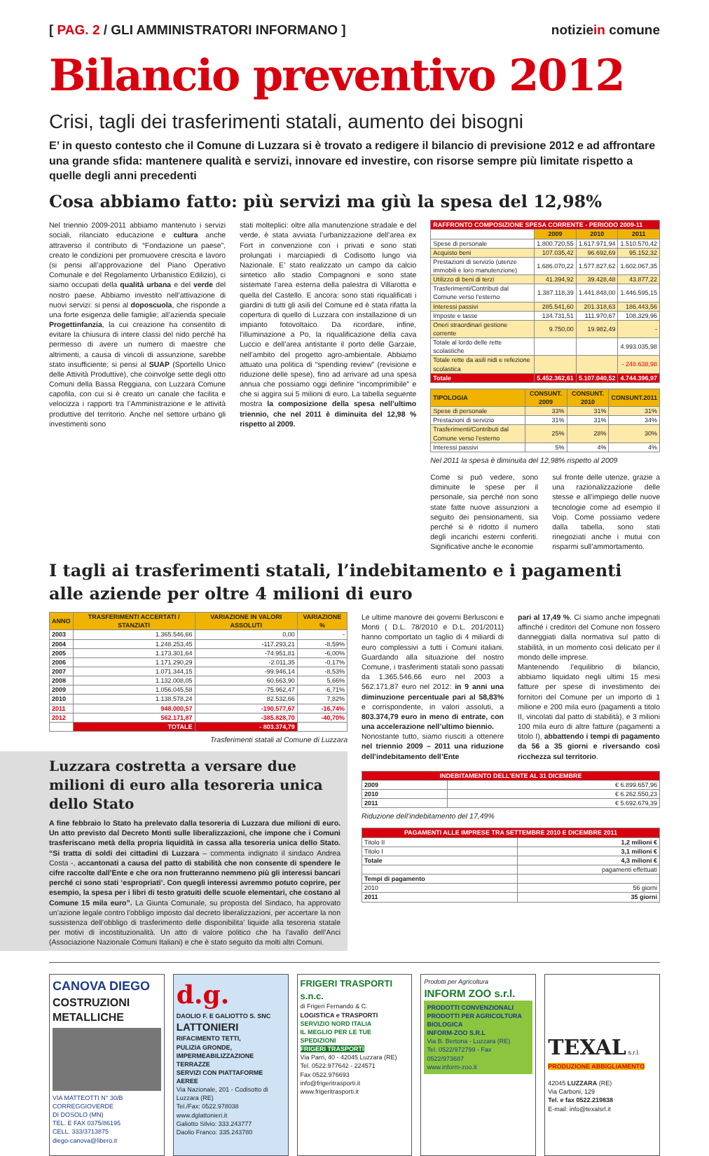[ PAG. 2 / GLI AMMINISTRATORI INFORMANO ]
notiziein comune
Bilancio preventivo 2012
Crisi, tagli dei trasferimenti statali, aumento dei bisogni
E’ in questo contesto che il Comune di Luzzara si è trovato a redigere il bilancio di previsione 2012 e ad affrontare una grande sfida: mantenere qualità e servizi, innovare ed investire, con risorse sempre più limitate rispetto a quelle degli anni precedenti
Cosa abbiamo fatto: più servizi ma giù la spesa del 12,98%
Nel triennio 2009-2011 abbiamo mantenuto i servizi sociali, rilanciato educazione e cultura anche attraverso il contributo di “Fondazione un paese”, creato le condizioni per promuovere crescita e lavoro (si pensi all’approvazione del Piano Operativo Comunale e del Regolamento Urbanistico Edilizio), ci siamo occupati della qualità urbana e del verde del nostro paese. Abbiamo investito nell’attivazione di nuovi servizi: si pensi al doposcuola, che risponde a una forte esigenza delle famiglie; all’azienda speciale Progettinfanzia, la cui creazione ha consentito di evitare la chiusura di intere classi del nido perché ha permesso di avere un numero di maestre che altrimenti, a causa di vincoli di assunzione, sarebbe stato insufficiente; si pensi al SUAP (Sportello Unico delle Attività Produttive), che coinvolge sette degli otto Comuni della Bassa Reggiana, con Luzzara Comune capofila, con cui si è creato un canale che facilita e velocizza i rapporti tra l’Amministrazione e le attività produttive del territorio. Anche nel settore urbano gli investimenti sono
stati molteplici: oltre alla manutenzione stradale e del verde, è stata avviata l’urbanizzazione dell’area ex Fort in convenzione con i privati e sono stati prolungati i marciapiedi di Codisotto lungo via Nazionale. E’ stato realizzato un campo da calcio sintetico allo stadio Compagnoni e sono state sistemate l’area esterna della palestra di Villarotta e quella del Castello. E ancora: sono stati riqualificati i giardini di tutti gli asili del Comune ed è stata rifatta la copertura di quello di Luzzara con installazione di un impianto fotovoltaico. Da ricordare, infine, l’illuminazione a Po, la riqualificazione della cava Luccio e dell’area antistante il porto delle Garzaie, nell’ambito del progetto agro-ambientale. Abbiamo attuato una politica di “spending review” (revisione e riduzione delle spese), fino ad arrivare ad una spesa annua che possiamo oggi definire “incomprimibile” e che si aggira sui 5 milioni di euro. La tabella seguente mostra la composizione della spesa nell’ultimo triennio, che nel 2011 è diminuita del 12,98 % rispetto al 2009.
| RAFFRONTO COMPOSIZIONE SPESA CORRENTE - PERIODO 2009-11 | | | |
| | 2009 | 2010 | 2011 |
| Spese di personale | 1.800.720,55 | 1.617.971,94 | 1.510.570,42 |
| Acquisto beni | 107.035,42 | 96.692,69 | 95.152,32 |
| Prestazioni di servizio (utenze immobili e loro manutenzione) | 1.686.070,22 | 1.577.827,62 | 1.602.067,35 |
| Utilizzo di beni di terzi | 41.394,92 | 39.428,48 | 43.877,22 |
| Trasferimenti/Contributi dal Comune verso l’esterno | 1.387.118,39 | 1.441.848,00 | 1.446.595,15 |
| Interessi passivi | 285.541,60 | 201.318,63 | 186.443,56 |
| Imposte e tasse | 134.731,51 | 111.970,67 | 108.329,96 |
| Oneri straordinari gestione corrente | 9.750,00 | 19.982,49 | - |
| Totale al lordo delle rette scolastiche | | | 4.993.035,98 |
| Totale rette da asili nidi e refezione scolastica | | | - 248.638,98 |
| Totale | 5.452.362,61 | 5.107.040,52 | 4.744.396,97 |
| TIPOLOGIA | CONSUNT. 2009 | CONSUNT. 2010 | CONSUNT.2011 |
| --- | --- | --- | --- |
| Spese di personale | 33% | 31% | 31% |
| Prestazioni di servizio | 31% | 31% | 34% |
| Trasferimenti/Contributi dal Comune verso l’esterno | 25% | 28% | 30% |
| Interessi passivi | 5% | 4% | 4% |
Nel 2011 la spesa è diminuita del 12,98% rispetto al 2009
Come si può vedere, sono diminuite le spese per il personale, sia perché non sono state fatte nuove assunzioni a seguito dei pensionamenti, sia perché si è ridotto il numero degli incarichi esterni conferiti. Significative anche le economie
sul fronte delle utenze, grazie a una razionalizzazione delle stesse e all’impiego delle nuove tecnologie come ad esempio il Voip. Come possiamo vedere dalla tabella, sono stati rinegoziati anche i mutui con risparmi sull’ammortamento.
I tagli ai trasferimenti statali, l’indebitamento e i pagamenti alle aziende per oltre 4 milioni di euro
| ANNO | TRASFERIMENTI ACCERTATI / STANZIATI | VARIAZIONE IN VALORI ASSOLUTI | VARIAZIONE % |
| --- | --- | --- | --- |
| 2003 | 1.365.546,66 | 0,00 | - |
| 2004 | 1.248.253,45 | -117.293,21 | -8,59% |
| 2005 | 1.173.301,64 | -74.951,81 | -6,00% |
| 2006 | 1.171.290,29 | -2.011,35 | -0,17% |
| 2007 | 1.071.344,15 | -99.946,14 | -8,53% |
| 2008 | 1.132.008,05 | 60.663,90 | 5,66% |
| 2009 | 1.056.045,58 | -75.962,47 | -6,71% |
| 2010 | 1.138.578,24 | 82.532,66 | 7,82% |
| 2011 | 948.000,57 | -190.577,67 | -16,74% |
| 2012 | 562.171,87 | -385.828,70 | -40,70% |
| | TOTALE | - 803.374,79 | |
Trasferimenti statali al Comune di Luzzara
Luzzara costretta a versare due milioni di euro alla tesoreria unica dello Stato
A fine febbraio lo Stato ha prelevato dalla tesoreria di Luzzara due milioni di euro. Un atto previsto dal Decreto Monti sulle liberalizzazioni, che impone che i Comuni trasferiscano metà della propria liquidità in cassa alla tesoreria unica dello Stato. “Si tratta di soldi dei cittadini di Luzzara – commenta indignato il sindaco Andrea Costa -, accantonati a causa del patto di stabilità che non consente di spendere le cifre raccolte dall’Ente e che ora non frutteranno nemmeno più gli interessi bancari perché ci sono stati ‘espropriati’. Con quegli interessi avremmo potuto coprire, per esempio, la spesa per i libri di testo gratuiti delle scuole elementari, che costano al Comune 15 mila euro”. La Giunta Comunale, su proposta del Sindaco, ha approvato un’azione legale contro l’obbligo imposto dal decreto liberalizzazioni, per accertare la non sussistenza dell’obbligo di trasferimento delle disponibilita’ liquide alla tesoreria statale per motivi di incostituzionalità. Un atto di valore politico che ha l’avallo dell’Anci (Associazione Nazionale Comuni Italiani) e che è stato seguito da molti altri Comuni.
Le ultime manovre dei governi Berlusconi e Monti ( D.L. 78/2010 e D.L. 201/2011) hanno comportato un taglio di 4 miliardi di euro complessivi a tutti i Comuni italiani. Guardando alla situazione del nostro Comune, i trasferimenti statali sono passati da 1.365.546,66 euro nel 2003 a 562.171,87 euro nel 2012: in 9 anni una diminuzione percentuale pari al 58,83% e corrispondente, in valori assoluti, a 803.374,79 euro in meno di entrate, con una accelerazione nell’ultimo biennio.
Nonostante tutto, siamo riusciti a ottenere nel triennio 2009 – 2011 una riduzione dell’indebitamento dell’Ente
pari al 17,49 %. Ci siamo anche impegnati affinché i creditori del Comune non fossero danneggiati dalla normativa sul patto di stabilità, in un momento così delicato per il mondo delle imprese.
Mantenendo l’equilibrio di bilancio, abbiamo liquidato negli ultimi 15 mesi fatture per spese di investimento dei fornitori del Comune per un importo di 1 milione e 200 mila euro (pagamenti a titolo II, vincolati dal patto di stabilità), e 3 milioni 100 mila euro di altre fatture (pagamenti a titolo I), abbattendo i tempi di pagamento da 56 a 35 giorni e riversando così ricchezza sul territorio.
| INDEBITAMENTO DELL’ENTE AL 31 DICEMBRE | |
| 2009 | € 6.899.657,96 |
| 2010 | € 6.262.550,23 |
| 2011 | € 5.692.679,39 |
Riduzione dell’indebitamento del 17,49%
| PAGAMENTI ALLE IMPRESE TRA SETTEMBRE 2010 E DICEMBRE 2011 | |
| Titolo II | 1,2 milioni € |
| Titolo I | 3,1 milioni € |
| Totale | 4,3 milioni € |
| | pagamenti effettuati |
| Tempi di pagamento | |
| 2010 | 56 giorni |
| 2011 | 35 giorni |
CANOVA DIEGO
COSTRUZIONI METALLICHE
VIA MATTEOTTI N° 30/B
CORREGGIOVERDE
DI DOSOLO (MN)
TEL. E FAX 0375/86195
CELL. 333/3713875
diego-canova@libero.it
d.g.
DAOLIO F. E GALIOTTO S. SNC
LATTONIERI
RIFACIMENTO TETTI,
PULIZIA GRONDE,
IMPERMEABILIZZAZIONE
TERRAZZE
SERVIZI CON PIATTAFORME AEREE
Via Nazionale, 201 - Codisotto di Luzzara (RE)
Tel./Fax: 0522.978038
www.dglattonieri.it
Galiotto Silvio: 333.243777
Daolio Franco: 335.243780
FRIGERI TRASPORTI s.n.c.
di Frigeri Fernando & C.
LOGISTICA e TRASPORTI
SERVIZIO NORD ITALIA
IL MEGLIO PER LE TUE SPEDIZIONI
FRIGERI TRASPORTI
Via Parri, 40 - 42045 Luzzara (RE)
Tel. 0522.977642 - 224571
Fax 0522.976693
info@frigeritrasporti.it
www.frigeritrasporti.it
Prodotti per Agricoltura
INFORM ZOO s.r.l.
PRODOTTI CONVENZIONALI
PRODOTTI PER AGRICOLTURA BIOLOGICA
INFORM-ZOO S.R.L
Via B. Bertona - Luzzara (RE)
Tel. 0522/972799 - Fax 0522/973687
www.inform-zoo.it
TEXAL s.r.l.
PRODUZIONE ABBIGLIAMENTO
42045 LUZZARA (RE)
Via Carboni, 129
Tel. e fax 0522.219838
E-mail: info@texalsrl.it